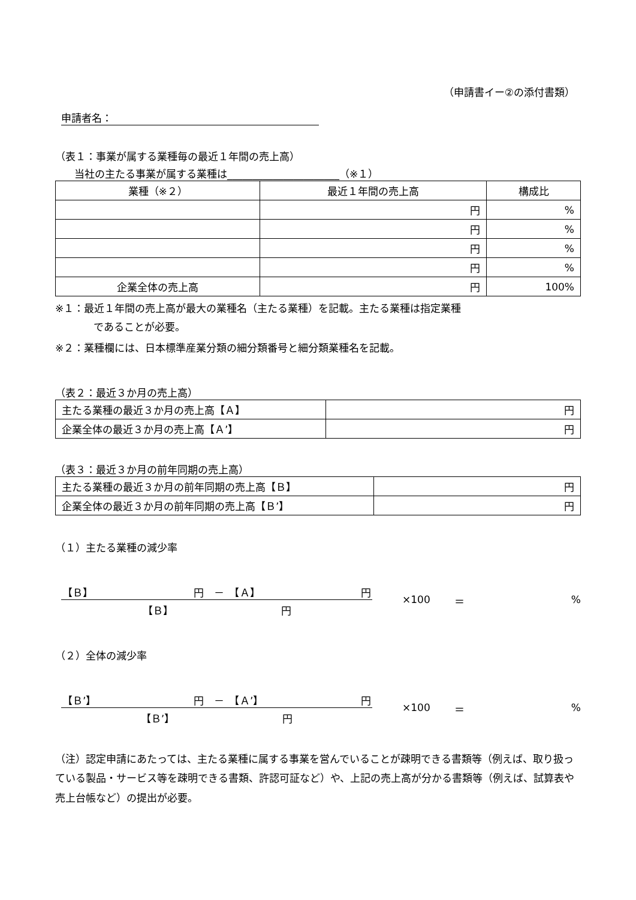（申請書イー②の添付書類）
申請者名：
（表１：事業が属する業種毎の最近１年間の売上高）
当社の主たる事業が属する業種は______________________（※１）
| 業種（※２） | 最近１年間の売上高 | 構成比 |
| --- | --- | --- |
| | 円 | % |
| | 円 | % |
| | 円 | % |
| | 円 | % |
| 企業全体の売上高 | 円 | 100% |
※１：最近１年間の売上高が最大の業種名（主たる業種）を記載。主たる業種は指定業種
であることが必要。
※２：業種欄には、日本標準産業分類の細分類番号と細分類業種名を記載。
（表２：最近３か月の売上高）
| 主たる業種の最近３か月の売上高【Ａ】 | 円 |
| 企業全体の最近３か月の売上高【Ａ’】 | 円 |
（表３：最近３か月の前年同期の売上高）
| 主たる業種の最近３か月の前年同期の売上高【Ｂ】 | 円 |
| 企業全体の最近３か月の前年同期の売上高【Ｂ’】 | 円 |
（１）主たる業種の減少率
【Ｂ】 円　－　【Ａ】 円
【Ｂ】 円
×100 ＝%
（２）全体の減少率
【Ｂ’】 円　－　【Ａ’】 円
【Ｂ’】 円
×100 ＝%
（注）認定申請にあたっては、主たる業種に属する事業を営んでいることが疎明できる書類等（例えば、取り扱っている製品・サービス等を疎明できる書類、許認可証など）や、上記の売上高が分かる書類等（例えば、試算表や売上台帳など）の提出が必要。